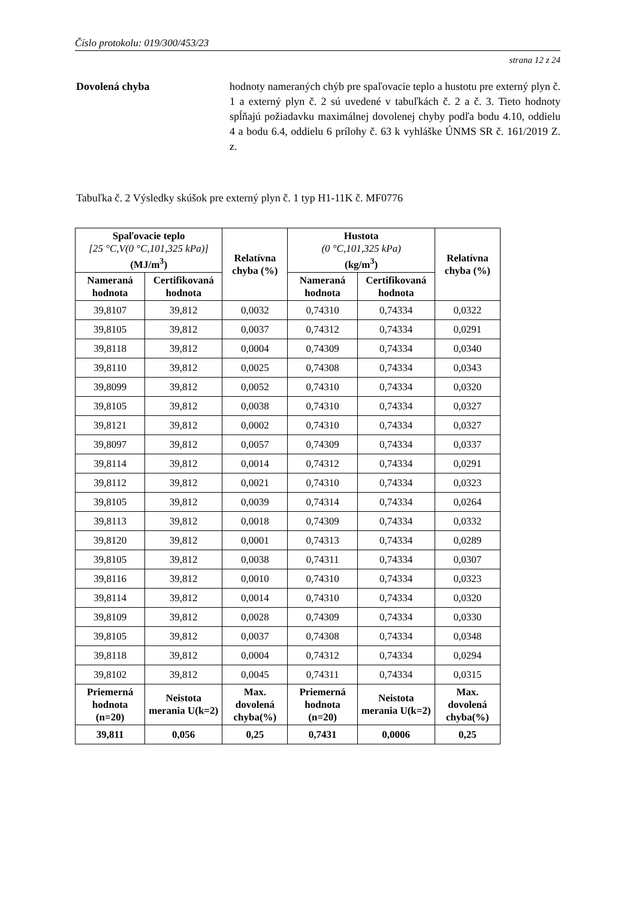Číslo protokolu: 019/300/453/23
strana 12 z 24
Dovolená chyba hodnoty nameraných chýb pre spaľovacie teplo a hustotu pre externý plyn č. 1 a externý plyn č. 2 sú uvedené v tabuľkách č. 2 a č. 3. Tieto hodnoty spĺňajú požiadavku maximálnej dovolenej chyby podľa bodu 4.10, oddielu 4 a bodu 6.4, oddielu 6 prílohy č. 63 k vyhláške ÚNMS SR č. 161/2019 Z. z.
Tabuľka č. 2 Výsledky skúšok pre externý plyn č. 1 typ H1-11K č. MF0776
| Spaľovacie teplo [25 °C,V(0 °C,101,325 kPa)] (MJ/m<sup>3</sup>) | | Relatívna chyba (%) | Hustota (0 °C,101,325 kPa) (kg/m<sup>3</sup>) | | Relatívna chyba (%) |
| --- | --- | --- | --- | --- | --- |
| Nameraná hodnota | Certifikovaná hodnota | | Nameraná hodnota | Certifikovaná hodnota | |
| 39,8107 | 39,812 | 0,0032 | 0,74310 | 0,74334 | 0,0322 |
| 39,8105 | 39,812 | 0,0037 | 0,74312 | 0,74334 | 0,0291 |
| 39,8118 | 39,812 | 0,0004 | 0,74309 | 0,74334 | 0,0340 |
| 39,8110 | 39,812 | 0,0025 | 0,74308 | 0,74334 | 0,0343 |
| 39,8099 | 39,812 | 0,0052 | 0,74310 | 0,74334 | 0,0320 |
| 39,8105 | 39,812 | 0,0038 | 0,74310 | 0,74334 | 0,0327 |
| 39,8121 | 39,812 | 0,0002 | 0,74310 | 0,74334 | 0,0327 |
| 39,8097 | 39,812 | 0,0057 | 0,74309 | 0,74334 | 0,0337 |
| 39,8114 | 39,812 | 0,0014 | 0,74312 | 0,74334 | 0,0291 |
| 39,8112 | 39,812 | 0,0021 | 0,74310 | 0,74334 | 0,0323 |
| 39,8105 | 39,812 | 0,0039 | 0,74314 | 0,74334 | 0,0264 |
| 39,8113 | 39,812 | 0,0018 | 0,74309 | 0,74334 | 0,0332 |
| 39,8120 | 39,812 | 0,0001 | 0,74313 | 0,74334 | 0,0289 |
| 39,8105 | 39,812 | 0,0038 | 0,74311 | 0,74334 | 0,0307 |
| 39,8116 | 39,812 | 0,0010 | 0,74310 | 0,74334 | 0,0323 |
| 39,8114 | 39,812 | 0,0014 | 0,74310 | 0,74334 | 0,0320 |
| 39,8109 | 39,812 | 0,0028 | 0,74309 | 0,74334 | 0,0330 |
| 39,8105 | 39,812 | 0,0037 | 0,74308 | 0,74334 | 0,0348 |
| 39,8118 | 39,812 | 0,0004 | 0,74312 | 0,74334 | 0,0294 |
| 39,8102 | 39,812 | 0,0045 | 0,74311 | 0,74334 | 0,0315 |
| Priemerná hodnota (n=20) | Neistota merania U(k=2) | Max. dovolená chyba(%) | Priemerná hodnota (n=20) | Neistota merania U(k=2) | Max. dovolená chyba(%) |
| 39,811 | 0,056 | 0,25 | 0,7431 | 0,0006 | 0,25 |